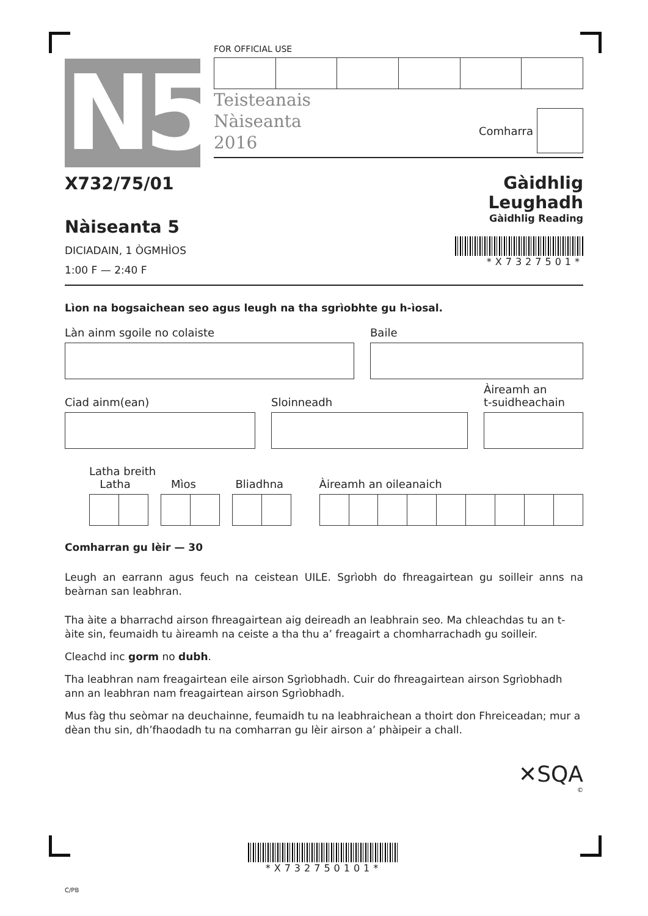N5
FOR OFFICIAL USE
Teisteanais
Nàiseanta
2016
Comharra
X732/75/01
Nàiseanta 5
DICIADAIN, 1 ÒGMHÌOS
1:00 F — 2:40 F
Gàidhlig
Leughadh
Gàidhlig Reading
*X7327501*
Lìon na bogsaichean seo agus leugh na tha sgrìobhte gu h-ìosal.
Làn ainm sgoile no colaiste Baile
Ciad ainm(ean)
Sloinneadh
Àireamh an
t-suidheachain
Latha breith
Latha Mìos Bliadhna Àireamh an oileanaich
Comharran gu lèir — 30
Leugh an earrann agus feuch na ceistean UILE. Sgrìobh do fhreagairtean gu soilleir anns na beàrnan san leabhran.
Tha àite a bharrachd airson fhreagairtean aig deireadh an leabhrain seo. Ma chleachdas tu an t-àite sin, feumaidh tu àireamh na ceiste a tha thu a’ freagairt a chomharrachadh gu soilleir.
Cleachd inc gorm no dubh.
Tha leabhran nam freagairtean eile airson Sgrìobhadh. Cuir do fhreagairtean airson Sgrìobhadh ann an leabhran nam freagairtean airson Sgrìobhadh.
Mus fàg thu seòmar na deuchainne, feumaidh tu na leabhraichean a thoirt don Fhreiceadan; mur a dèan thu sin, dh’fhaodadh tu na comharran gu lèir airson a’ phàipeir a chall.
✕SQA
©
*X732750101*
C/PB